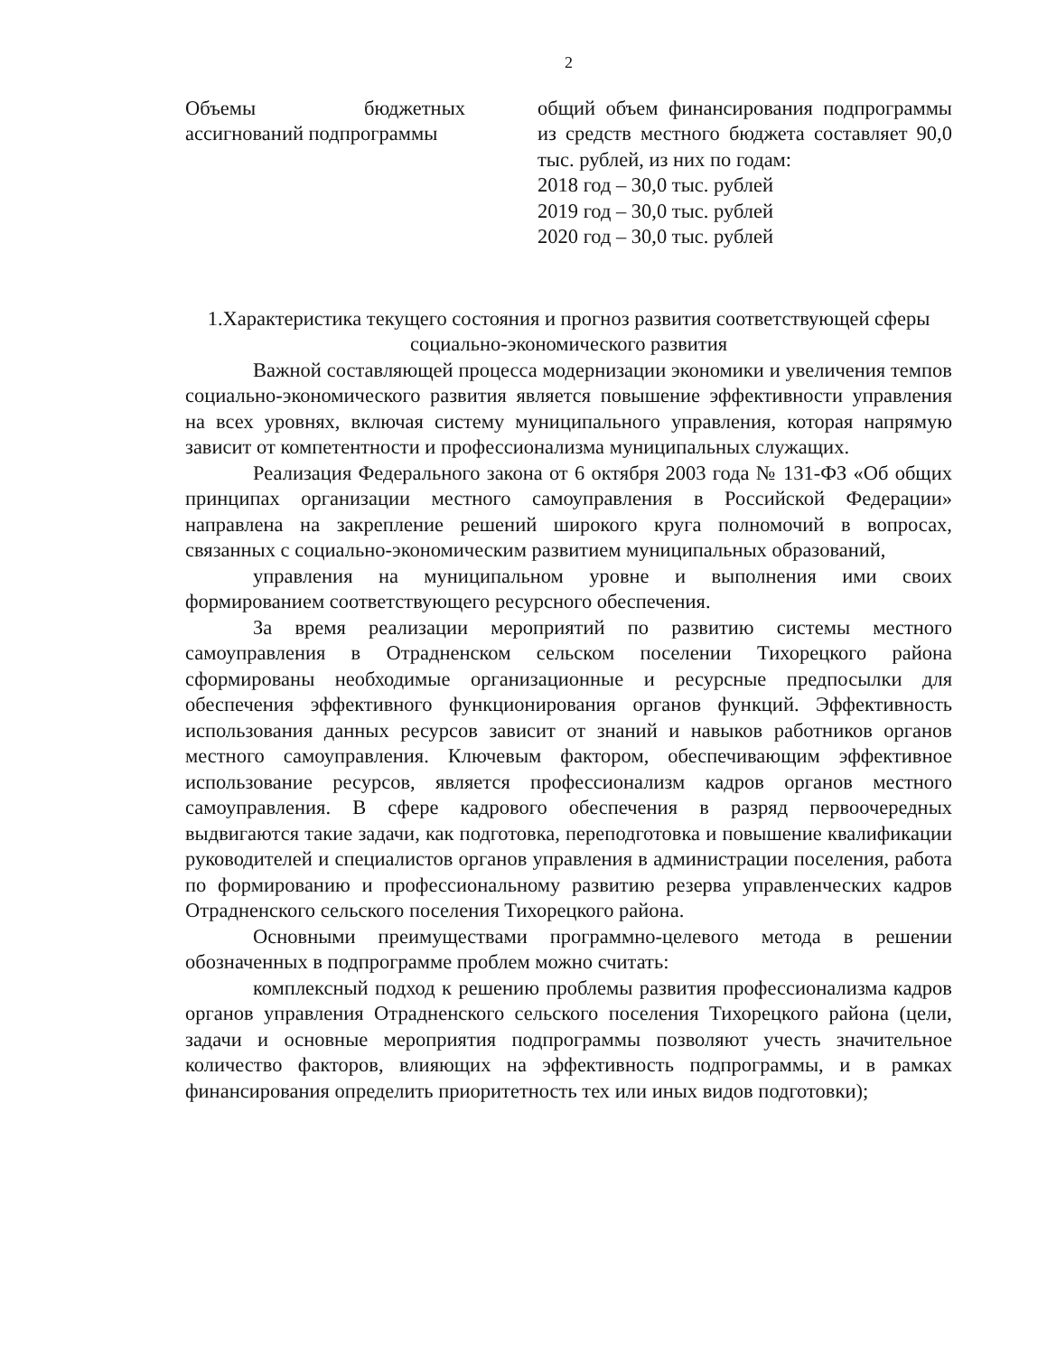2
| Объемы бюджетных ассигнований подпрограммы | общий объем финансирования подпрограммы из средств местного бюджета составляет 90,0 тыс. рублей, из них по годам: 2018 год – 30,0 тыс. рублей 2019 год – 30,0 тыс. рублей 2020 год – 30,0 тыс. рублей |
1.Характеристика текущего состояния и прогноз развития соответствующей сферы социально-экономического развития
Важной составляющей процесса модернизации экономики и увеличения темпов социально-экономического развития является повышение эффективности управления на всех уровнях, включая систему муниципального управления, которая напрямую зависит от компетентности и профессионализма муниципальных служащих.
Реализация Федерального закона от 6 октября 2003 года № 131-ФЗ «Об общих принципах организации местного самоуправления в Российской Федерации» направлена на закрепление решений широкого круга полномочий в вопросах, связанных с социально-экономическим развитием муниципальных образований,
управления на муниципальном уровне и выполнения ими своих формированием соответствующего ресурсного обеспечения.
За время реализации мероприятий по развитию системы местного самоуправления в Отрадненском сельском поселении Тихорецкого района сформированы необходимые организационные и ресурсные предпосылки для обеспечения эффективного функционирования органов функций. Эффективность использования данных ресурсов зависит от знаний и навыков работников органов местного самоуправления. Ключевым фактором, обеспечивающим эффективное использование ресурсов, является профессионализм кадров органов местного самоуправления. В сфере кадрового обеспечения в разряд первоочередных выдвигаются такие задачи, как подготовка, переподготовка и повышение квалификации руководителей и специалистов органов управления в администрации поселения, работа по формированию и профессиональному развитию резерва управленческих кадров Отрадненского сельского поселения Тихорецкого района.
Основными преимуществами программно-целевого метода в решении обозначенных в подпрограмме проблем можно считать:
комплексный подход к решению проблемы развития профессионализма кадров органов управления Отрадненского сельского поселения Тихорецкого района (цели, задачи и основные мероприятия подпрограммы позволяют учесть значительное количество факторов, влияющих на эффективность подпрограммы, и в рамках финансирования определить приоритетность тех или иных видов подготовки);